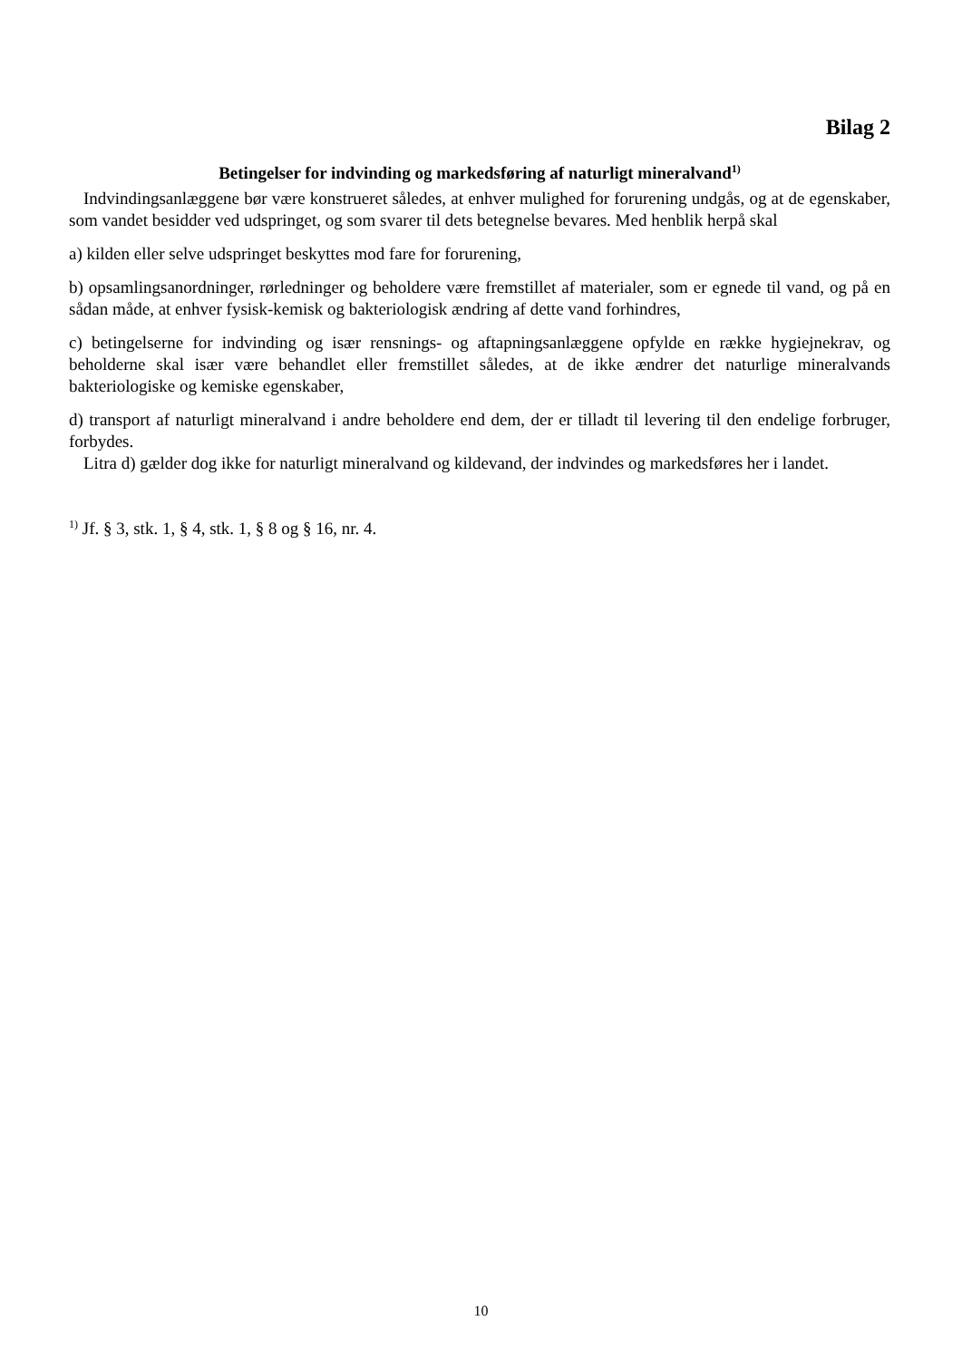Bilag 2
Betingelser for indvinding og markedsføring af naturligt mineralvand<sup>1)</sup>
Indvindingsanlæggene bør være konstrueret således, at enhver mulighed for forurening undgås, og at de egenskaber, som vandet besidder ved udspringet, og som svarer til dets betegnelse bevares. Med henblik herpå skal
a) kilden eller selve udspringet beskyttes mod fare for forurening,
b) opsamlingsanordninger, rørledninger og beholdere være fremstillet af materialer, som er egnede til vand, og på en sådan måde, at enhver fysisk-kemisk og bakteriologisk ændring af dette vand forhindres,
c) betingelserne for indvinding og især rensnings- og aftapningsanlæggene opfylde en række hygiejnekrav, og beholderne skal især være behandlet eller fremstillet således, at de ikke ændrer det naturlige mineralvands bakteriologiske og kemiske egenskaber,
d) transport af naturligt mineralvand i andre beholdere end dem, der er tilladt til levering til den endelige forbruger, forbydes.
Litra d) gælder dog ikke for naturligt mineralvand og kildevand, der indvindes og markedsføres her i landet.
<sup>1)</sup> Jf. § 3, stk. 1, § 4, stk. 1, § 8 og § 16, nr. 4.
10